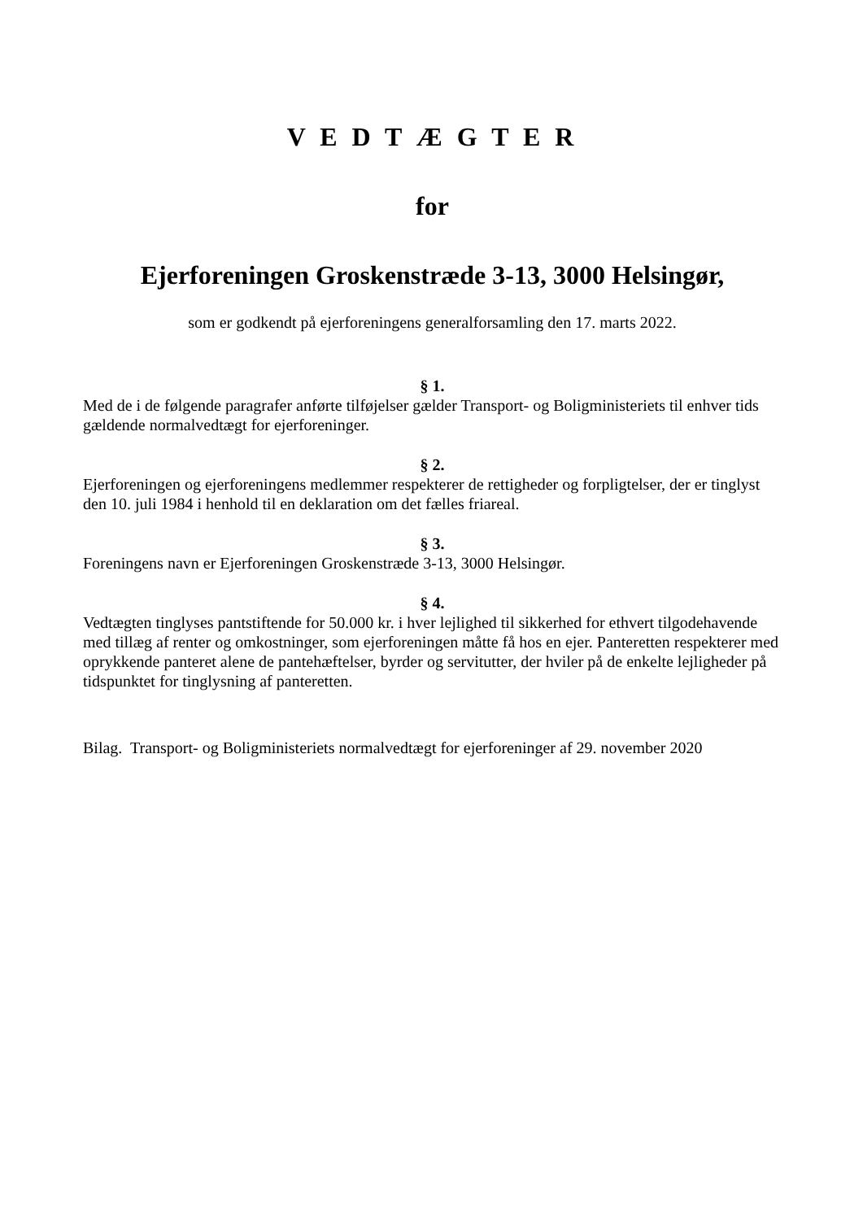V E D T Æ G T E R
for
Ejerforeningen Groskenstræde 3-13, 3000 Helsingør,
som er godkendt på ejerforeningens generalforsamling den 17. marts 2022.
§ 1.
Med de i de følgende paragrafer anførte tilføjelser gælder Transport- og Boligministeriets til enhver tids gældende normalvedtægt for ejerforeninger.
§ 2.
Ejerforeningen og ejerforeningens medlemmer respekterer de rettigheder og forpligtelser, der er tinglyst den 10. juli 1984 i henhold til en deklaration om det fælles friareal.
§ 3.
Foreningens navn er Ejerforeningen Groskenstræde 3-13, 3000 Helsingør.
§ 4.
Vedtægten tinglyses pantstiftende for 50.000 kr. i hver lejlighed til sikkerhed for ethvert tilgodehavende med tillæg af renter og omkostninger, som ejerforeningen måtte få hos en ejer. Panteretten respekterer med oprykkende panteret alene de pantehæftelser, byrder og servitutter, der hviler på de enkelte lejligheder på tidspunktet for tinglysning af panteretten.
Bilag. Transport- og Boligministeriets normalvedtægt for ejerforeninger af 29. november 2020